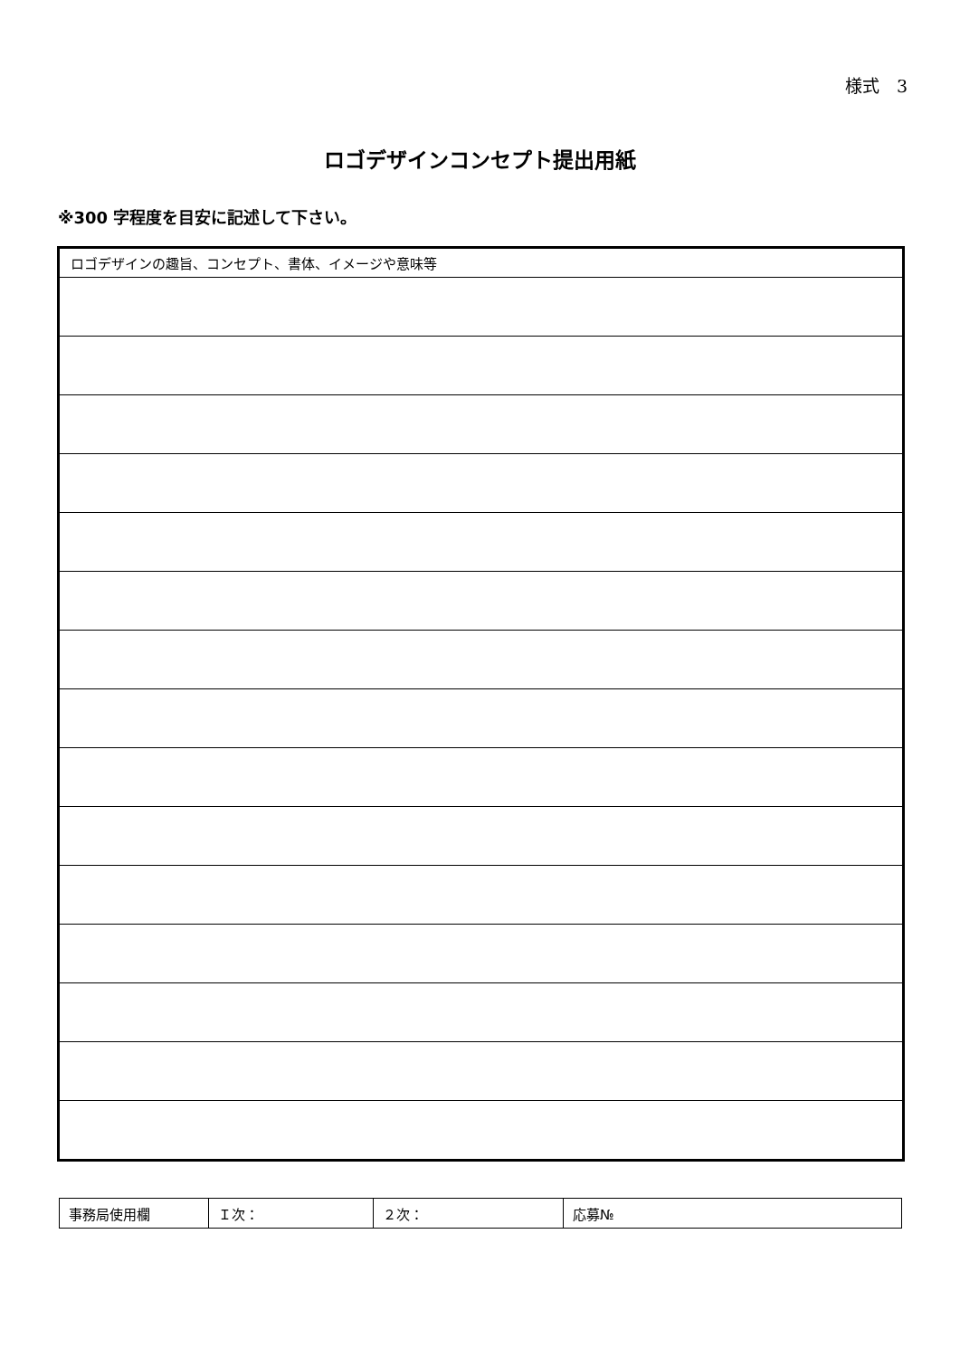様式　3
ロゴデザインコンセプト提出用紙
※300 字程度を目安に記述して下さい。
| ロゴデザインの趣旨、コンセプト、書体、イメージや意味等 |
| 事務局使用欄 | Ｉ次： | ２次： | 応募№ |